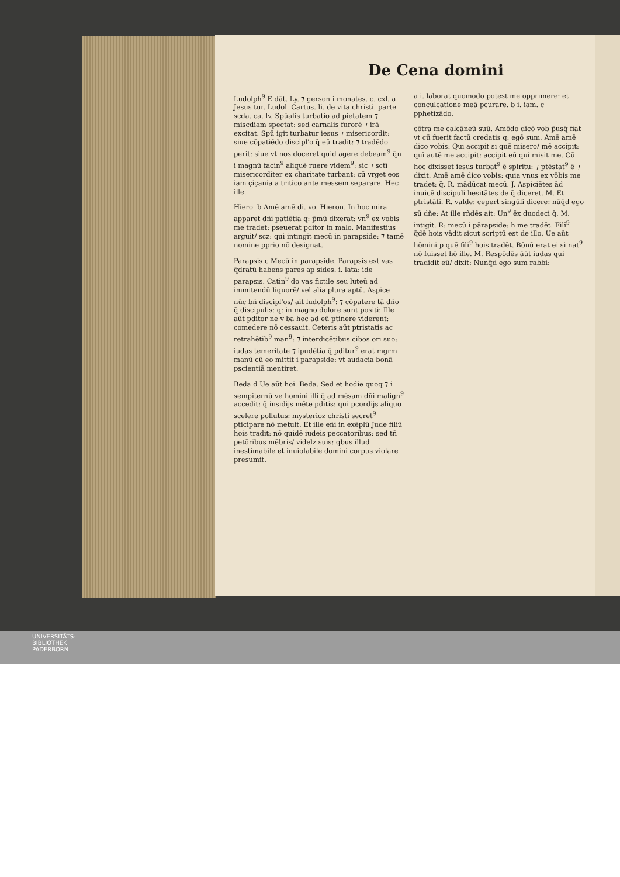De Cena domini
Ludolph<sup>9</sup> E dāt. Ly. ⁊ gerson i monates. c. cxl. a Jesus tur. Ludol. Cartus. li. de vita christi. parte scda. ca. lv. Spūalis turbatio ad pietatem ⁊ miscdiam spectat: sed carnalis furorē ⁊ irā excitat. Spū igit turbatur iesus ⁊ misericordit: siue cōpatiēdo discipl'o q̄ eū tradit: ⁊ tradēdo perit: siue vt nos doceret quid agere debeam<sup>9</sup> q̄n i magnū facin<sup>9</sup> aliquē ruere videm<sup>9</sup>: sic ⁊ sctī misericorditer ex charitate turbant: cū vrget eos iam çiçania a tritico ante messem separare. Hec ille.
Hiero. b Amē amē di. vo. Hieron. In hoc mira apparet dñi patiētia q: p̄mū dixerat: vn<sup>9</sup> ex vobis me tradet: pseuerat pditor in malo. Manifestius arguit/ scz: qui intingit mecū in parapside: ⁊ tamē nomine pprio nō designat.
Parapsis c Mecū in parapside. Parapsis est vas q̄dratū habens pares ap sides. i. lata: ide parapsis. Catin<sup>9</sup> do vas fictile seu luteū ad immitendū liquorē/ vel alia plura aptū. Aspice nūc bñ discipl'os/ ait ludolph<sup>9</sup>: ⁊ cōpatere tā dño q̄ discipulis: q: in magno dolore sunt positi: Ille aūt pditor ne v'ba hec ad eū ptinere viderent: comedere nō cessauit. Ceteris aūt ptristatis ac retrahētib<sup>9</sup> man<sup>9</sup>: ⁊ interdicētibus cibos ori suo: iudas temeritate ⁊ ipudētia q̄ pditur<sup>9</sup> erat mgrm manū cū eo mittit i parapside: vt audacia bonā pscientiā mentiret.
Beda d Ue aūt hoi. Beda. Sed et hodie quoq ⁊ i sempiternū ve homini illi q̄ ad mēsam dñi malign<sup>9</sup> accedit: q̄ insidijs mēte pditis: qui pcordijs aliquo scelere pollutus: mysterioz christi secret<sup>9</sup> pticipare nō metuit. Et ille eñi in exēplū Jude filiū hois tradit: nō quidē iudeis peccatoribus: sed tñ petōribus mēbris/ videlz suis: qbus illud inestimabile et inuiolabile domini corpus violare presumit.
a i. laborat quomodo potest me opprimere: et conculcatione meā pcurare. b i. iam. c pphetizādo.
cōtra me calcāneū suū. Amōdo dicō vob p̄usq̄ fiat vt cū fuerit factū credatis q: egō sum. Amē amē dico vobis: Qui accipit si quē misero/ mē accipit: quī autē me accipit: accipit eū qui misit me. Cū hoc dixisset iesus turbat<sup>9</sup> ē spiritu: ⁊ ptēstat<sup>9</sup> ē ⁊ dixit. Amē amē dico vobis: quia vnus ex vōbis me tradet: q̄. R. mādūcat mecū. J. Aspiciētes ād inuicē discipuli hesitātes de q̄ diceret. M. Et ptristāti. R. valde: cepert singūli dicere: nūq̄d ego sū dñe: At ille rñdēs ait: Un<sup>9</sup> ēx duodeci q̄. M. intigit. R: mecū i pārapside: h me tradēt. Filī<sup>9</sup> q̄dē hois vādit sicut scriptū est de illo. Ue aūt hōmini p quē fili<sup>9</sup> hois tradēt. Bōnū erat ei si nat<sup>9</sup> nō fuisset hō ille. M. Respōdēs āūt iudas qui tradidit eū/ dixit: Nunq̄d ego sum rabbi:
UNIVERSITÄTS-
BIBLIOTHEK
PADERBORN